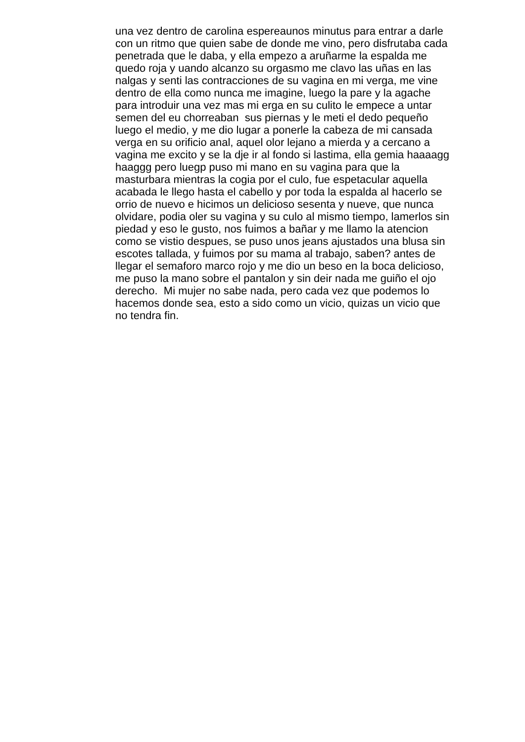una vez dentro de carolina espereaunos minutus para entrar a darle
con un ritmo que quien sabe de donde me vino, pero disfrutaba cada
penetrada que le daba, y ella empezo a aruñarme la espalda me
quedo roja y uando alcanzo su orgasmo me clavo las uñas en las
nalgas y senti las contracciones de su vagina en mi verga, me vine
dentro de ella como nunca me imagine, luego la pare y la agache
para introduir una vez mas mi erga en su culito le empece a untar
semen del eu chorreaban sus piernas y le meti el dedo pequeño
luego el medio, y me dio lugar a ponerle la cabeza de mi cansada
verga en su orificio anal, aquel olor lejano a mierda y a cercano a
vagina me excito y se la dje ir al fondo si lastima, ella gemia haaaagg
haaggg pero luegp puso mi mano en su vagina para que la
masturbara mientras la cogia por el culo, fue espetacular aquella
acabada le llego hasta el cabello y por toda la espalda al hacerlo se
orrio de nuevo e hicimos un delicioso sesenta y nueve, que nunca
olvidare, podia oler su vagina y su culo al mismo tiempo, lamerlos sin
piedad y eso le gusto, nos fuimos a bañar y me llamo la atencion
como se vistio despues, se puso unos jeans ajustados una blusa sin
escotes tallada, y fuimos por su mama al trabajo, saben? antes de
llegar el semaforo marco rojo y me dio un beso en la boca delicioso,
me puso la mano sobre el pantalon y sin deir nada me guiño el ojo
derecho. Mi mujer no sabe nada, pero cada vez que podemos lo
hacemos donde sea, esto a sido como un vicio, quizas un vicio que
no tendra fin.